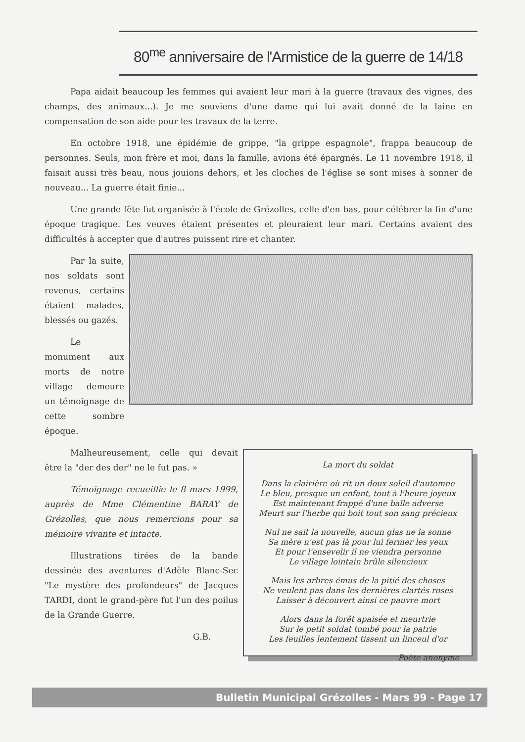80<sup>me</sup> anniversaire de l'Armistice de la guerre de 14/18
Papa aidait beaucoup les femmes qui avaient leur mari à la guerre (travaux des vignes, des champs, des animaux...). Je me souviens d'une dame qui lui avait donné de la laine en compensation de son aide pour les travaux de la terre.
En octobre 1918, une épidémie de grippe, "la grippe espagnole", frappa beaucoup de personnes. Seuls, mon frère et moi, dans la famille, avions été épargnés. Le 11 novembre 1918, il faisait aussi très beau, nous jouions dehors, et les cloches de l'église se sont mises à sonner de nouveau... La guerre était finie...
Une grande fête fut organisée à l'école de Grézolles, celle d'en bas, pour célébrer la fin d'une époque tragique. Les veuves étaient présentes et pleuraient leur mari. Certains avaient des difficultés à accepter que d'autres puissent rire et chanter.
Par la suite, nos soldats sont revenus, certains étaient malades, blessés ou gazés.
Le monument aux morts de notre village demeure un témoignage de cette sombre époque.
La mort du soldat
Dans la clairière où rit un doux soleil d'automne
Le bleu, presque un enfant, tout à l'heure joyeux
Est maintenant frappé d'une balle adverse
Meurt sur l'herbe qui boit tout son sang précieux
Nul ne sait la nouvelle, aucun glas ne la sonne
Sa mère n'est pas là pour lui fermer les yeux
Et pour l'ensevelir il ne viendra personne
Le village lointain brûle silencieux
Mais les arbres émus de la pitié des choses
Ne veulent pas dans les dernières clartés roses
Laisser à découvert ainsi ce pauvre mort
Alors dans la forêt apaisée et meurtrie
Sur le petit soldat tombé pour la patrie
Les feuilles lentement tissent un linceul d'or
Poète anonyme
Malheureusement, celle qui devait être la "der des der" ne le fut pas. »
Témoignage recueillie le 8 mars 1999, auprès de Mme Clémentine BARAY de Grézolles, que nous remercions pour sa mémoire vivante et intacte.
Illustrations tirées de la bande dessinée des aventures d'Adèle Blanc-Sec "Le mystère des profondeurs" de Jacques TARDI, dont le grand-père fut l'un des poilus de la Grande Guerre.
G.B.
Bulletin Municipal Grézolles - Mars 99 - Page 17